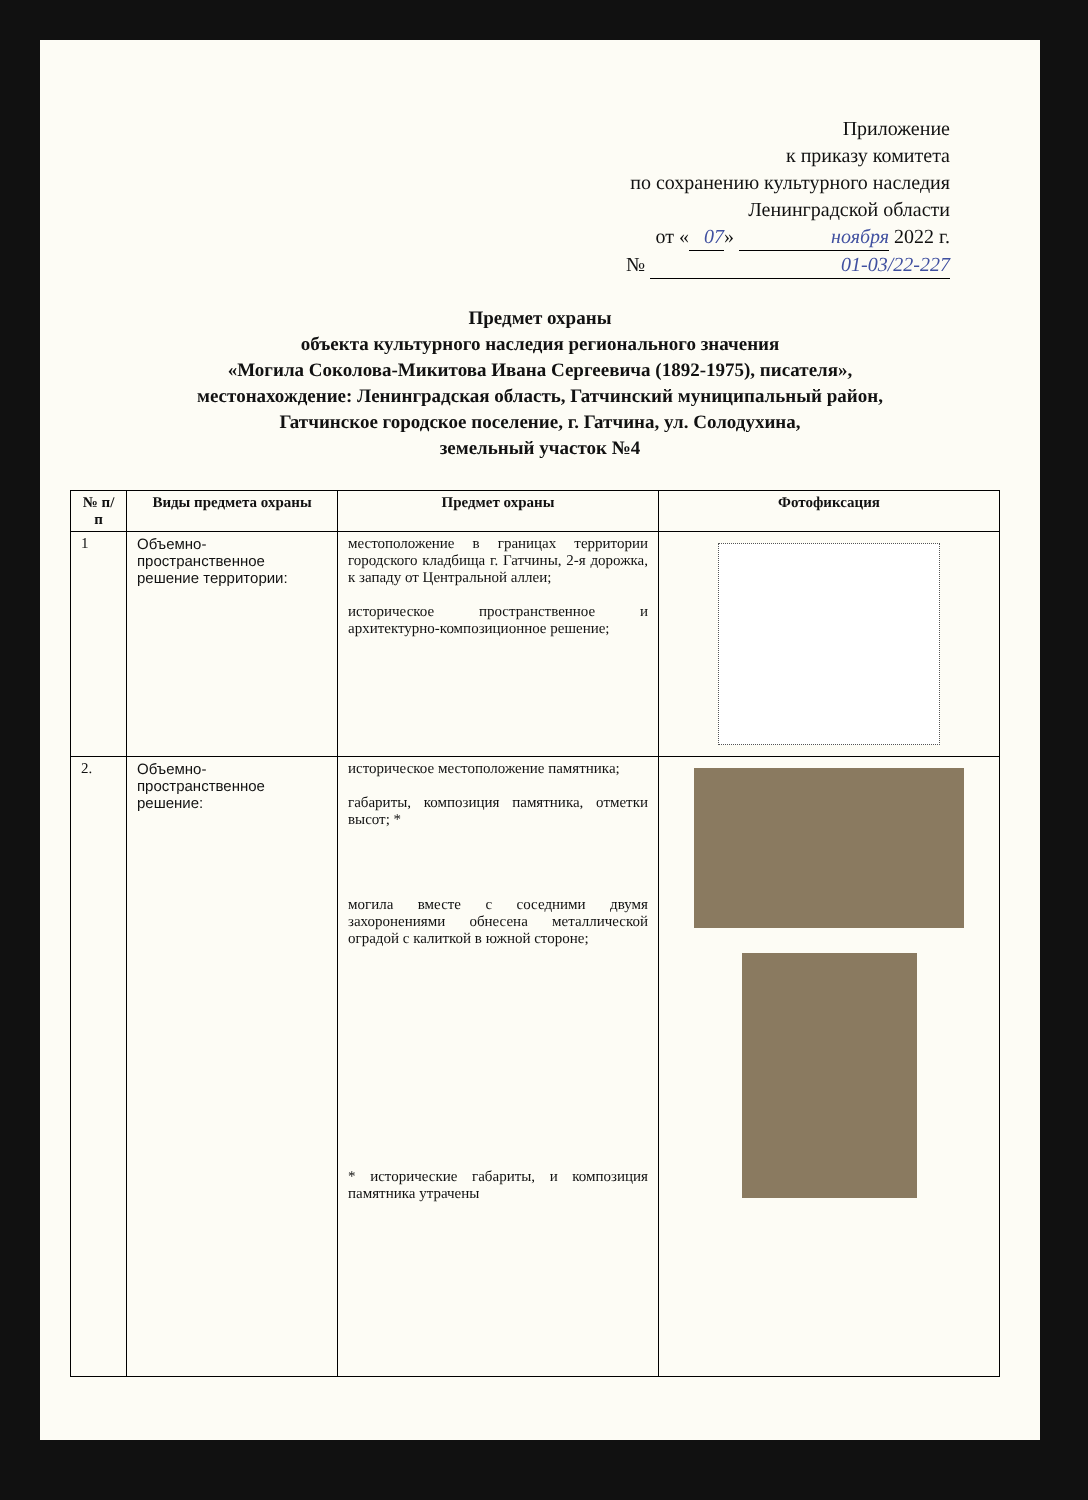Приложение
к приказу комитета
по сохранению культурного наследия
Ленинградской области
от « 07 » ноября 2022 г.
№ 01-03/22-227
Предмет охраны
объекта культурного наследия регионального значения
«Могила Соколова-Микитова Ивана Сергеевича (1892-1975), писателя»,
местонахождение: Ленинградская область, Гатчинский муниципальный район,
Гатчинское городское поселение, г. Гатчина, ул. Солодухина,
земельный участок №4
| № п/п | Виды предмета охраны | Предмет охраны | Фотофиксация |
| --- | --- | --- | --- |
| 1 | Объемно-пространственное решение территории: | местоположение в границах территории городского кладбища г. Гатчины, 2-я дорожка, к западу от Центральной аллеи; историческое пространственное и архитектурно-композиционное решение; | |
| 2. | Объемно-пространственное решение: | историческое местоположение памятника; габариты, композиция памятника, отметки высот; * могила вместе с соседними двумя захоронениями обнесена металлической оградой с калиткой в южной стороне; * исторические габариты, и композиция памятника утрачены | |